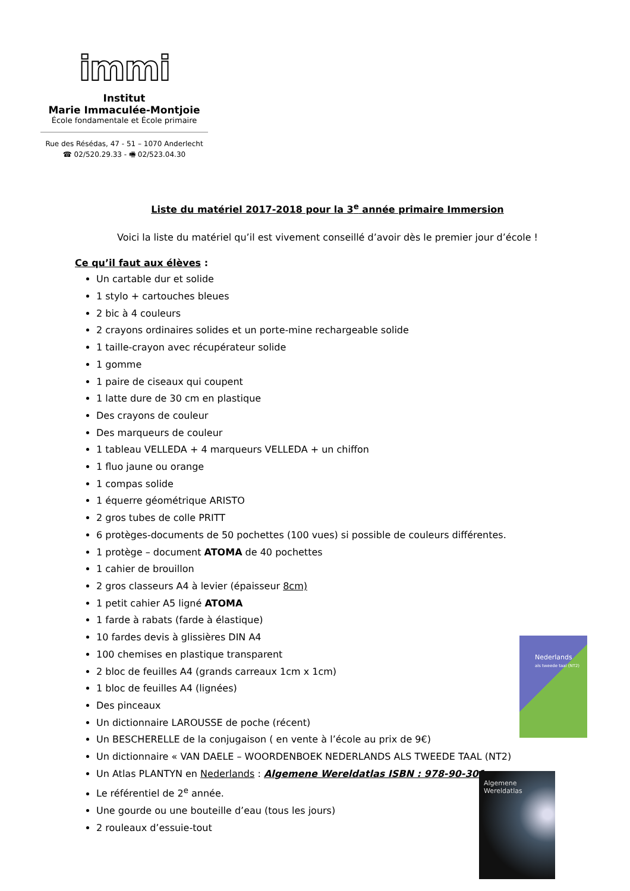immi
Institut
Marie Immaculée-Montjoie
École fondamentale et École primaire
Rue des Résédas, 47 - 51 – 1070 Anderlecht
☎ 02/520.29.33 - 🖷 02/523.04.30
Liste du matériel 2017-2018 pour la 3<sup>e</sup> année primaire Immersion
Voici la liste du matériel qu’il est vivement conseillé d’avoir dès le premier jour d’école !
Ce qu’il faut aux élèves :
Un cartable dur et solide
1 stylo + cartouches bleues
2 bic à 4 couleurs
2 crayons ordinaires solides et un porte-mine rechargeable solide
1 taille-crayon avec récupérateur solide
1 gomme
1 paire de ciseaux qui coupent
1 latte dure de 30 cm en plastique
Des crayons de couleur
Des marqueurs de couleur
1 tableau VELLEDA + 4 marqueurs VELLEDA + un chiffon
1 fluo jaune ou orange
1 compas solide
1 équerre géométrique ARISTO
2 gros tubes de colle PRITT
6 protèges-documents de 50 pochettes (100 vues) si possible de couleurs différentes.
1 protège – document ATOMA de 40 pochettes
1 cahier de brouillon
2 gros classeurs A4 à levier (épaisseur 8cm)
1 petit cahier A5 ligné ATOMA
1 farde à rabats (farde à élastique)
10 fardes devis à glissières DIN A4
100 chemises en plastique transparent
2 bloc de feuilles A4 (grands carreaux 1cm x 1cm)
1 bloc de feuilles A4 (lignées)
Des pinceaux
Un dictionnaire LAROUSSE de poche (récent)
Un BESCHERELLE de la conjugaison ( en vente à l’école au prix de 9€)
Un dictionnaire « VAN DAELE – WOORDENBOEK NEDERLANDS ALS TWEEDE TAAL (NT2)
Un Atlas PLANTYN en Nederlands : Algemene Wereldatlas ISBN : 978-90-301
Le référentiel de 2<sup>e</sup> année.
Une gourde ou une bouteille d’eau (tous les jours)
2 rouleaux d’essuie-tout
Nederlands
als tweede taal (NT2)
Algemene
Wereldatlas